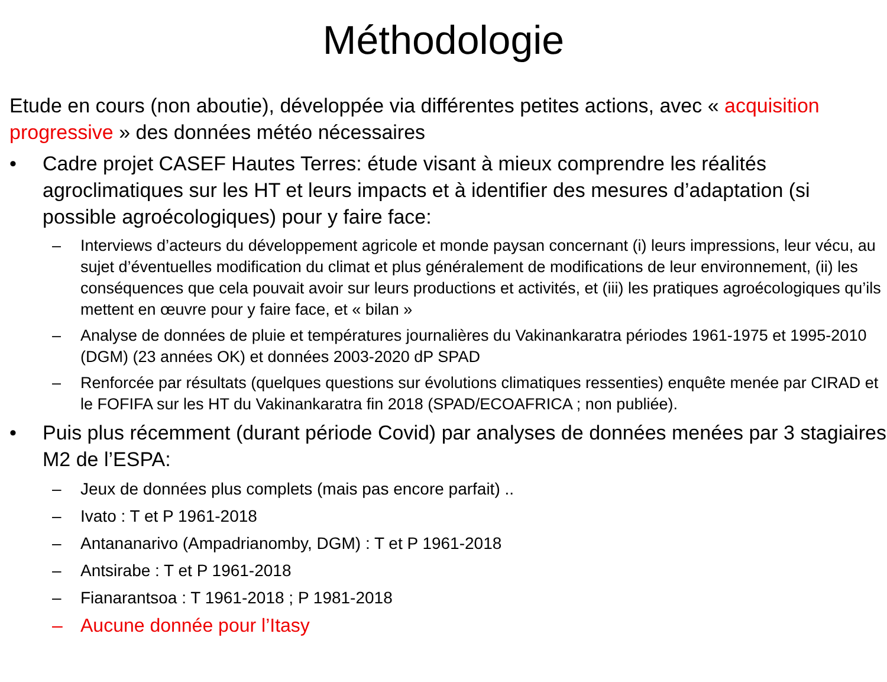Méthodologie
Etude en cours (non aboutie), développée via différentes petites actions, avec « acquisition progressive » des données météo nécessaires
• Cadre projet CASEF Hautes Terres: étude visant à mieux comprendre les réalités agroclimatiques sur les HT et leurs impacts et à identifier des mesures d’adaptation (si possible agroécologiques) pour y faire face:
– Interviews d’acteurs du développement agricole et monde paysan concernant (i) leurs impressions, leur vécu, au sujet d’éventuelles modification du climat et plus généralement de modifications de leur environnement, (ii) les conséquences que cela pouvait avoir sur leurs productions et activités, et (iii) les pratiques agroécologiques qu’ils mettent en œuvre pour y faire face, et « bilan »
– Analyse de données de pluie et températures journalières du Vakinankaratra périodes 1961-1975 et 1995-2010 (DGM) (23 années OK) et données 2003-2020 dP SPAD
– Renforcée par résultats (quelques questions sur évolutions climatiques ressenties) enquête menée par CIRAD et le FOFIFA sur les HT du Vakinankaratra fin 2018 (SPAD/ECOAFRICA ; non publiée).
• Puis plus récemment (durant période Covid) par analyses de données menées par 3 stagiaires M2 de l’ESPA:
– Jeux de données plus complets (mais pas encore parfait) ..
– Ivato : T et P 1961-2018
– Antananarivo (Ampadrianomby, DGM) : T et P 1961-2018
– Antsirabe : T et P 1961-2018
– Fianarantsoa : T 1961-2018 ; P 1981-2018
– Aucune donnée pour l’Itasy